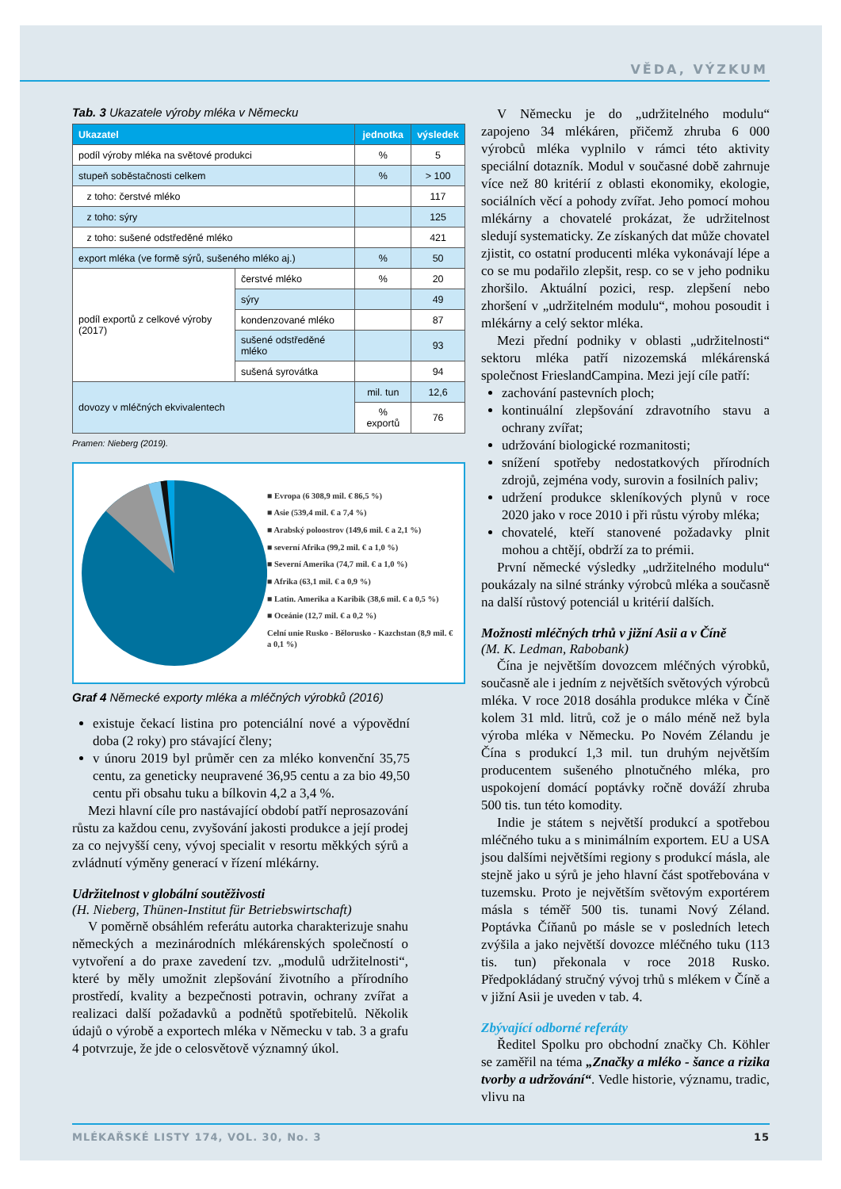VĚDA, VÝZKUM
Tab. 3 Ukazatele výroby mléka v Německu
| Ukazatel | | jednotka | výsledek |
| --- | --- | --- | --- |
| podíl výroby mléka na světové produkci | | % | 5 |
| stupeň soběstačnosti celkem | | % | > 100 |
| z toho: čerstvé mléko | | | 117 |
| z toho: sýry | | | 125 |
| z toho: sušené odstředěné mléko | | | 421 |
| export mléka (ve formě sýrů, sušeného mléko aj.) | | % | 50 |
| podíl exportů z celkové výroby (2017) | čerstvé mléko | % | 20 |
| | sýry | | 49 |
| | kondenzované mléko | | 87 |
| | sušené odstředěné mléko | | 93 |
| | sušená syrovátka | | 94 |
| dovozy v mléčných ekvivalentech | | mil. tun | 12,6 |
| | | % exportů | 76 |
Pramen: Nieberg (2019).
■ Evropa (6 308,9 mil. € 86,5 %)
■ Asie (539,4 mil. € a 7,4 %)
■ Arabský poloostrov (149,6 mil. € a 2,1 %)
■ severní Afrika (99,2 mil. € a 1,0 %)
■ Severní Amerika (74,7 mil. € a 1,0 %)
■ Afrika (63,1 mil. € a 0,9 %)
■ Latin. Amerika a Karibik (38,6 mil. € a 0,5 %)
■ Oceánie (12,7 mil. € a 0,2 %)
Celní unie Rusko - Bělorusko - Kazchstan (8,9 mil. € a 0,1 %)
Graf 4 Německé exporty mléka a mléčných výrobků (2016)
existuje čekací listina pro potenciální nové a výpovědní doba (2 roky) pro stávající členy;
v únoru 2019 byl průměr cen za mléko konvenční 35,75 centu, za geneticky neupravené 36,95 centu a za bio 49,50 centu při obsahu tuku a bílkovin 4,2 a 3,4 %.
Mezi hlavní cíle pro nastávající období patří neprosazování růstu za každou cenu, zvyšování jakosti produkce a její prodej za co nejvyšší ceny, vývoj specialit v resortu měkkých sýrů a zvládnutí výměny generací v řízení mlékárny.
Udržitelnost v globální soutěživosti
(H. Nieberg, Thünen-Institut für Betriebswirtschaft)
V poměrně obsáhlém referátu autorka charakterizuje snahu německých a mezinárodních mlékárenských společností o vytvoření a do praxe zavedení tzv. „modulů udržitelnosti“, které by měly umožnit zlepšování životního a přírodního prostředí, kvality a bezpečnosti potravin, ochrany zvířat a realizaci další požadavků a podnětů spotřebitelů. Několik údajů o výrobě a exportech mléka v Německu v tab. 3 a grafu 4 potvrzuje, že jde o celosvětově významný úkol.
V Německu je do „udržitelného modulu“ zapojeno 34 mlékáren, přičemž zhruba 6 000 výrobců mléka vyplnilo v rámci této aktivity speciální dotazník. Modul v současné době zahrnuje více než 80 kritérií z oblasti ekonomiky, ekologie, sociálních věcí a pohody zvířat. Jeho pomocí mohou mlékárny a chovatelé prokázat, že udržitelnost sledují systematicky. Ze získaných dat může chovatel zjistit, co ostatní producenti mléka vykonávají lépe a co se mu podařilo zlepšit, resp. co se v jeho podniku zhoršilo. Aktuální pozici, resp. zlepšení nebo zhoršení v „udržitelném modulu“, mohou posoudit i mlékárny a celý sektor mléka.
Mezi přední podniky v oblasti „udržitelnosti“ sektoru mléka patří nizozemská mlékárenská společnost FrieslandCampina. Mezi její cíle patří:
zachování pastevních ploch;
kontinuální zlepšování zdravotního stavu a ochrany zvířat;
udržování biologické rozmanitosti;
snížení spotřeby nedostatkových přírodních zdrojů, zejména vody, surovin a fosilních paliv;
udržení produkce skleníkových plynů v roce 2020 jako v roce 2010 i při růstu výroby mléka;
chovatelé, kteří stanovené požadavky plnit mohou a chtějí, obdrží za to prémii.
První německé výsledky „udržitelného modulu“ poukázaly na silné stránky výrobců mléka a současně na další růstový potenciál u kritérií dalších.
Možnosti mléčných trhů v jižní Asii a v Číně
(M. K. Ledman, Rabobank)
Čína je největším dovozcem mléčných výrobků, současně ale i jedním z největších světových výrobců mléka. V roce 2018 dosáhla produkce mléka v Číně kolem 31 mld. litrů, což je o málo méně než byla výroba mléka v Německu. Po Novém Zélandu je Čína s produkcí 1,3 mil. tun druhým největším producentem sušeného plnotučného mléka, pro uspokojení domácí poptávky ročně dováží zhruba 500 tis. tun této komodity.
Indie je státem s největší produkcí a spotřebou mléčného tuku a s minimálním exportem. EU a USA jsou dalšími největšími regiony s produkcí másla, ale stejně jako u sýrů je jeho hlavní část spotřebována v tuzemsku. Proto je největším světovým exportérem másla s téměř 500 tis. tunami Nový Zéland. Poptávka Číňanů po másle se v posledních letech zvýšila a jako největší dovozce mléčného tuku (113 tis. tun) překonala v roce 2018 Rusko. Předpokládaný stručný vývoj trhů s mlékem v Číně a v jižní Asii je uveden v tab. 4.
Zbývající odborné referáty
Ředitel Spolku pro obchodní značky Ch. Köhler se zaměřil na téma „Značky a mléko - šance a rizika tvorby a udržování“. Vedle historie, významu, tradic, vlivu na
MLÉKAŘSKÉ LISTY 174, VOL. 30, No. 3 15